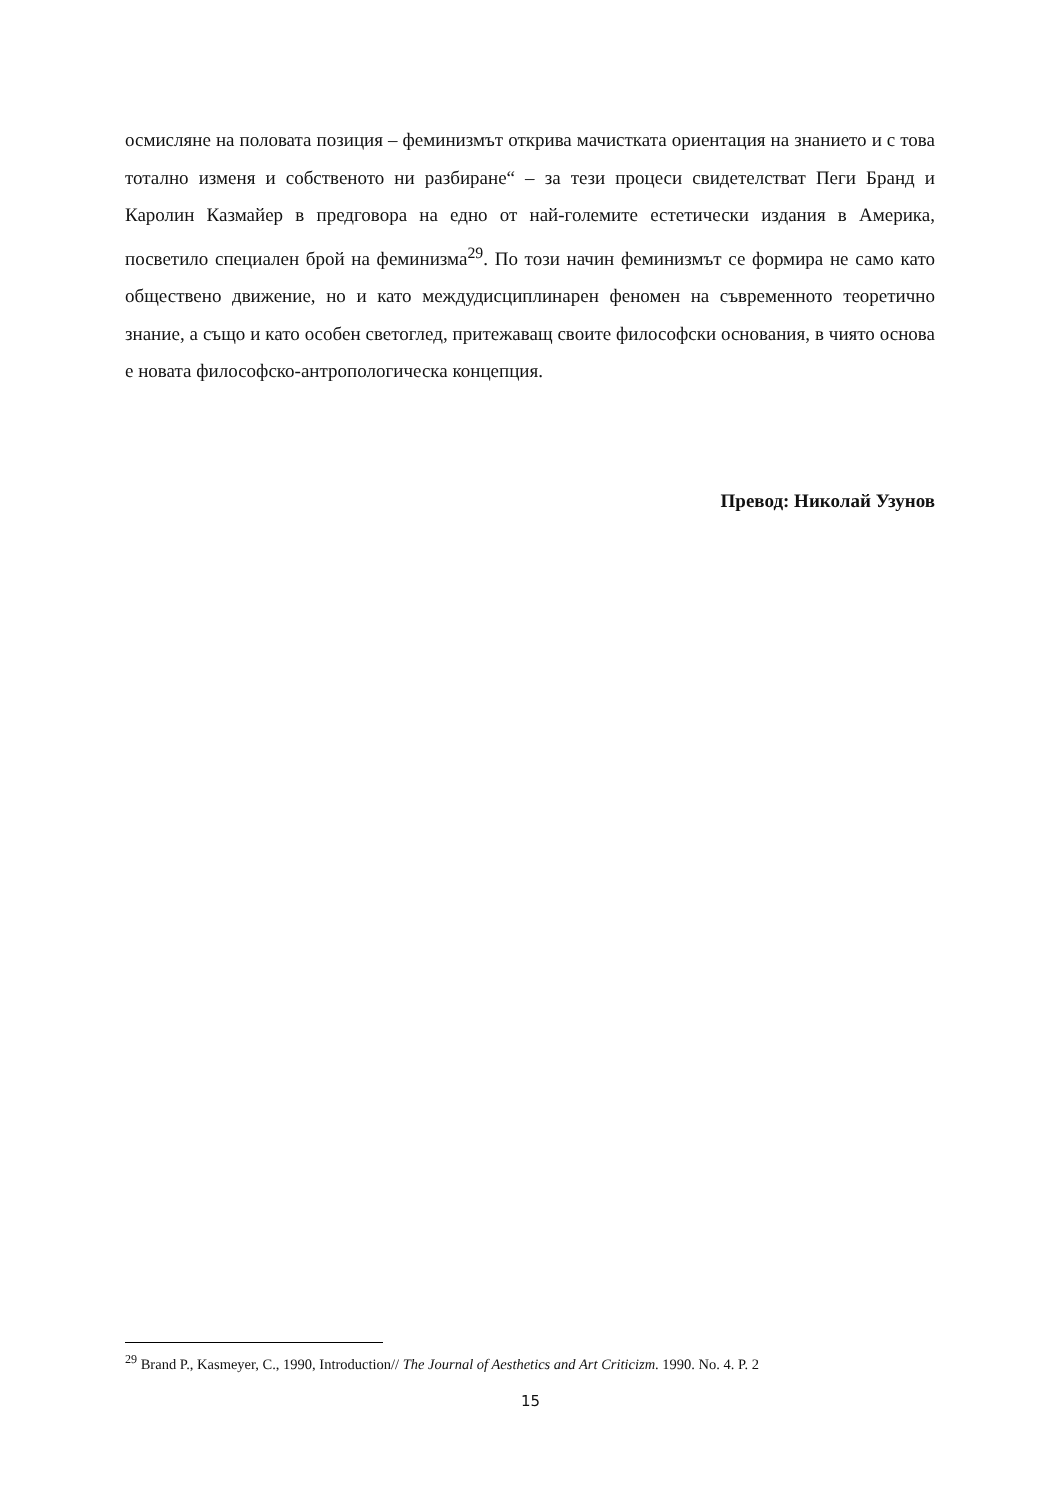осмисляне на половата позиция – феминизмът открива мачистката ориентация на знанието и с това тотално изменя и собственото ни разбиране“ – за тези процеси свидетелстват Пеги Бранд и Каролин Казмайер в предговора на едно от най-големите естетически издания в Америка, посветило специален брой на феминизма<sup>29</sup>. По този начин феминизмът се формира не само като обществено движение, но и като междудисциплинарен феномен на съвременното теоретично знание, а също и като особен светоглед, притежаващ своите философски основания, в чиято основа е новата философско-антропологическа концепция.
Превод: Николай Узунов
<sup>29</sup> Brand P., Kasmeyer, C., 1990, Introduction// The Journal of Aesthetics and Art Criticizm. 1990. No. 4. P. 2
15